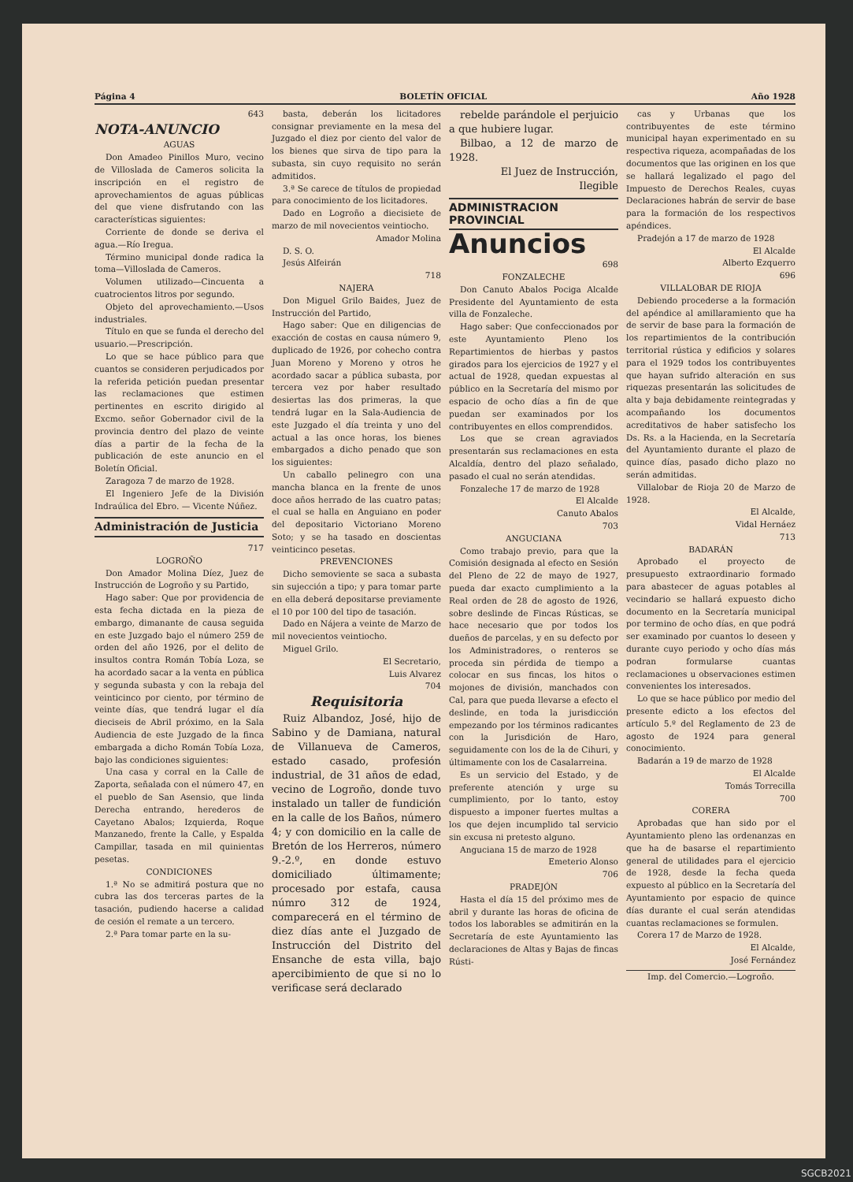Página 4 BOLETÍN OFICIAL Año 1928
643
NOTA-ANUNCIO
AGUAS
Don Amadeo Pinillos Muro, vecino de Villoslada de Cameros solicita la inscripción en el registro de aprovechamientos de aguas públicas del que viene disfrutando con las características siguientes:
Corriente de donde se deriva el agua.—Río Iregua.
Término municipal donde radica la toma—Villoslada de Cameros.
Volumen utilizado—Cincuenta a cuatrocientos litros por segundo.
Objeto del aprovechamiento.—Usos industriales.
Título en que se funda el derecho del usuario.—Prescripción.
Lo que se hace público para que cuantos se consideren perjudicados por la referida petición puedan presentar las reclamaciones que estimen pertinentes en escrito dirigido al Excmo. señor Gobernador civil de la provincia dentro del plazo de veinte días a partir de la fecha de la publicación de este anuncio en el Boletín Oficial.
Zaragoza 7 de marzo de 1928.
El Ingeniero Jefe de la División Indraúlica del Ebro. — Vicente Núñez.
Administración de Justicia
717
LOGROÑO
Don Amador Molina Díez, Juez de Instrucción de Logroño y su Partido,
Hago saber: Que por providencia de esta fecha dictada en la pieza de embargo, dimanante de causa seguida en este Juzgado bajo el número 259 de orden del año 1926, por el delito de insultos contra Román Tobía Loza, se ha acordado sacar a la venta en pública y segunda subasta y con la rebaja del veinticinco por ciento, por término de veinte días, que tendrá lugar el día dieciseis de Abril próximo, en la Sala Audiencia de este Juzgado de la finca embargada a dicho Román Tobía Loza, bajo las condiciones siguientes:
Una casa y corral en la Calle de Zaporta, señalada con el número 47, en el pueblo de San Asensio, que linda Derecha entrando, herederos de Cayetano Abalos; Izquierda, Roque Manzanedo, frente la Calle, y Espalda Campillar, tasada en mil quinientas pesetas.
CONDICIONES
1.ª No se admitirá postura que no cubra las dos terceras partes de la tasación, pudiendo hacerse a calidad de cesión el remate a un tercero.
2.ª Para tomar parte en la su-
basta, deberán los licitadores consignar previamente en la mesa del Juzgado el diez por ciento del valor de los bienes que sirva de tipo para la subasta, sin cuyo requisito no serán admitidos.
3.ª Se carece de títulos de propiedad para conocimiento de los licitadores.
Dado en Logroño a diecisiete de marzo de mil novecientos veintiocho.
Amador Molina
D. S. O.
Jesús Alfeirán
718
NAJERA
Don Miguel Grilo Baides, Juez de Instrucción del Partido,
Hago saber: Que en diligencias de exacción de costas en causa número 9, duplicado de 1926, por cohecho contra Juan Moreno y Moreno y otros he acordado sacar a pública subasta, por tercera vez por haber resultado desiertas las dos primeras, la que tendrá lugar en la Sala-Audiencia de este Juzgado el día treinta y uno del actual a las once horas, los bienes embargados a dicho penado que son los siguientes:
Un caballo pelinegro con una mancha blanca en la frente de unos doce años herrado de las cuatro patas; el cual se halla en Anguiano en poder del depositario Victoriano Moreno Soto; y se ha tasado en doscientas veinticinco pesetas.
PREVENCIONES
Dicho semoviente se saca a subasta sin sujección a tipo; y para tomar parte en ella deberá depositarse previamente el 10 por 100 del tipo de tasación.
Dado en Nájera a veinte de Marzo de mil novecientos veintiocho.
Miguel Grilo.
El Secretario,
Luis Alvarez
704
Requisitoria
Ruiz Albandoz, José, hijo de Sabino y de Damiana, natural de Villanueva de Cameros, estado casado, profesión industrial, de 31 años de edad, vecino de Logroño, donde tuvo instalado un taller de fundición en la calle de los Baños, número 4; y con domicilio en la calle de Bretón de los Herreros, número 9.-2.º, en donde estuvo domiciliado últimamente; procesado por estafa, causa númro 312 de 1924, comparecerá en el término de diez días ante el Juzgado de Instrucción del Distrito del Ensanche de esta villa, bajo apercibimiento de que si no lo verificase será declarado
rebelde parándole el perjuicio a que hubiere lugar.
Bilbao, a 12 de marzo de 1928.
El Juez de Instrucción,
Ilegible
ADMINISTRACION PROVINCIAL
Anuncios
698
FONZALECHE
Don Canuto Abalos Pociga Alcalde Presidente del Ayuntamiento de esta villa de Fonzaleche.
Hago saber: Que confeccionados por este Ayuntamiento Pleno los Repartimientos de hierbas y pastos girados para los ejercicios de 1927 y el actual de 1928, quedan expuestas al público en la Secretaría del mismo por espacio de ocho días a fin de que puedan ser examinados por los contribuyentes en ellos comprendidos.
Los que se crean agraviados presentarán sus reclamaciones en esta Alcaldía, dentro del plazo señalado, pasado el cual no serán atendidas.
Fonzaleche 17 de marzo de 1928
El Alcalde
Canuto Abalos
703
ANGUCIANA
Como trabajo previo, para que la Comisión designada al efecto en Sesión del Pleno de 22 de mayo de 1927, pueda dar exacto cumplimiento a la Real orden de 28 de agosto de 1926, sobre deslinde de Fincas Rústicas, se hace necesario que por todos los dueños de parcelas, y en su defecto por los Administradores, o renteros se proceda sin pérdida de tiempo a colocar en sus fincas, los hitos o mojones de división, manchados con Cal, para que pueda llevarse a efecto el deslinde, en toda la jurisdicción empezando por los términos radicantes con la Jurisdición de Haro, seguidamente con los de la de Cihuri, y últimamente con los de Casalarreina.
Es un servicio del Estado, y de preferente atención y urge su cumplimiento, por lo tanto, estoy dispuesto a imponer fuertes multas a los que dejen incumplido tal servicio sin excusa ni pretesto alguno.
Anguciana 15 de marzo de 1928
Emeterio Alonso
706
PRADEJÓN
Hasta el día 15 del próximo mes de abril y durante las horas de oficina de todos los laborables se admitirán en la Secretaría de este Ayuntamiento las declaraciones de Altas y Bajas de fincas Rústi-
cas y Urbanas que los contribuyentes de este término municipal hayan experimentado en su respectiva riqueza, acompañadas de los documentos que las originen en los que se hallará legalizado el pago del Impuesto de Derechos Reales, cuyas Declaraciones habrán de servir de base para la formación de los respectivos apéndices.
Pradejón a 17 de marzo de 1928
El Alcalde
Alberto Ezquerro
696
VILLALOBAR DE RIOJA
Debiendo procederse a la formación del apéndice al amillaramiento que ha de servir de base para la formación de los repartimientos de la contribución territorial rústica y edificios y solares para el 1929 todos los contribuyentes que hayan sufrido alteración en sus riquezas presentarán las solicitudes de alta y baja debidamente reintegradas y acompañando los documentos acreditativos de haber satisfecho los Ds. Rs. a la Hacienda, en la Secretaría del Ayuntamiento durante el plazo de quince días, pasado dicho plazo no serán admitidas.
Villalobar de Rioja 20 de Marzo de 1928.
El Alcalde,
Vidal Hernáez
713
BADARÁN
Aprobado el proyecto de presupuesto extraordinario formado para abastecer de aguas potables al vecindario se hallará expuesto dicho documento en la Secretaría municipal por termino de ocho días, en que podrá ser examinado por cuantos lo deseen y durante cuyo periodo y ocho días más podran formularse cuantas reclamaciones u observaciones estimen convenientes los interesados.
Lo que se hace público por medio del presente edicto a los efectos del artículo 5.º del Reglamento de 23 de agosto de 1924 para general conocimiento.
Badarán a 19 de marzo de 1928
El Alcalde
Tomás Torrecilla
700
CORERA
Aprobadas que han sido por el Ayuntamiento pleno las ordenanzas en que ha de basarse el repartimiento general de utilidades para el ejercicio de 1928, desde la fecha queda expuesto al público en la Secretaría del Ayuntamiento por espacio de quince días durante el cual serán atendidas cuantas reclamaciones se formulen.
Corera 17 de Marzo de 1928.
El Alcalde,
José Fernández
Imp. del Comercio.—Logroño.
SGCB2021